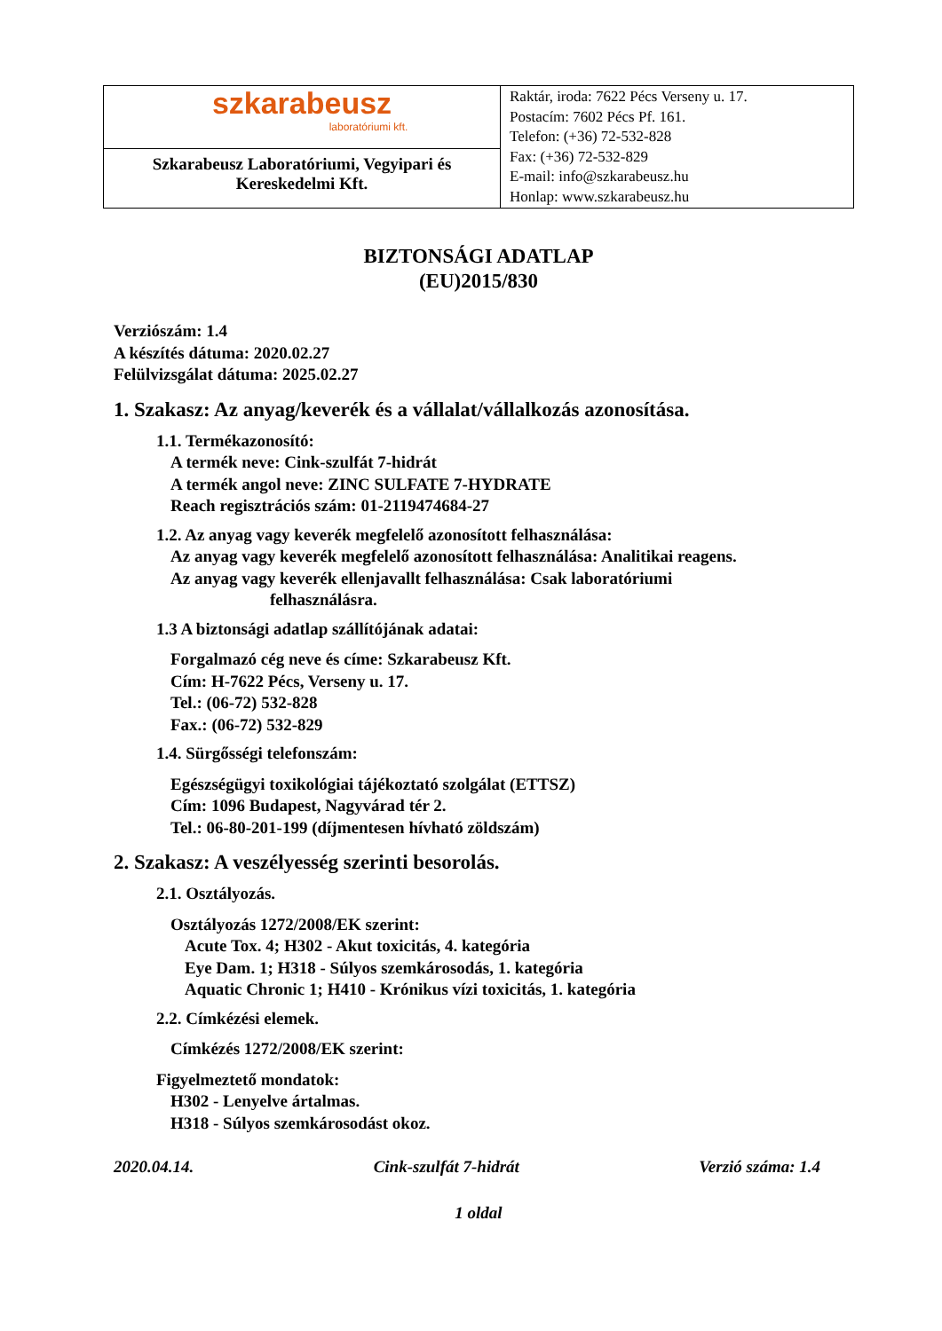| szkarabeusz laboratóriumi kft. Szkarabeusz Laboratóriumi, Vegyipari és Kereskedelmi Kft. | Raktár, iroda: 7622 Pécs Verseny u. 17. Postacím: 7602 Pécs Pf. 161. Telefon: (+36) 72-532-828 Fax: (+36) 72-532-829 E-mail: info@szkarabeusz.hu Honlap: www.szkarabeusz.hu |
BIZTONSÁGI ADATLAP
(EU)2015/830
Verziószám: 1.4
A készítés dátuma: 2020.02.27
Felülvizsgálat dátuma: 2025.02.27
1. Szakasz: Az anyag/keverék és a vállalat/vállalkozás azonosítása.
1.1. Termékazonosító:
A termék neve: Cink-szulfát 7-hidrát
A termék angol neve: ZINC SULFATE 7-HYDRATE
Reach regisztrációs szám: 01-2119474684-27
1.2. Az anyag vagy keverék megfelelő azonosított felhasználása:
Az anyag vagy keverék megfelelő azonosított felhasználása: Analitikai reagens.
Az anyag vagy keverék ellenjavallt felhasználása: Csak laboratóriumi
felhasználásra.
1.3 A biztonsági adatlap szállítójának adatai:
Forgalmazó cég neve és címe: Szkarabeusz Kft.
Cím: H-7622 Pécs, Verseny u. 17.
Tel.: (06-72) 532-828
Fax.: (06-72) 532-829
1.4. Sürgősségi telefonszám:
Egészségügyi toxikológiai tájékoztató szolgálat (ETTSZ)
Cím: 1096 Budapest, Nagyvárad tér 2.
Tel.: 06-80-201-199 (díjmentesen hívható zöldszám)
2. Szakasz: A veszélyesség szerinti besorolás.
2.1. Osztályozás.
Osztályozás 1272/2008/EK szerint:
Acute Tox. 4; H302 - Akut toxicitás, 4. kategória
Eye Dam. 1; H318 - Súlyos szemkárosodás, 1. kategória
Aquatic Chronic 1; H410 - Krónikus vízi toxicitás, 1. kategória
2.2. Címkézési elemek.
Címkézés 1272/2008/EK szerint:
Figyelmeztető mondatok:
H302 - Lenyelve ártalmas.
H318 - Súlyos szemkárosodást okoz.
2020.04.14. Cink-szulfát 7-hidrát Verzió száma: 1.4
1 oldal